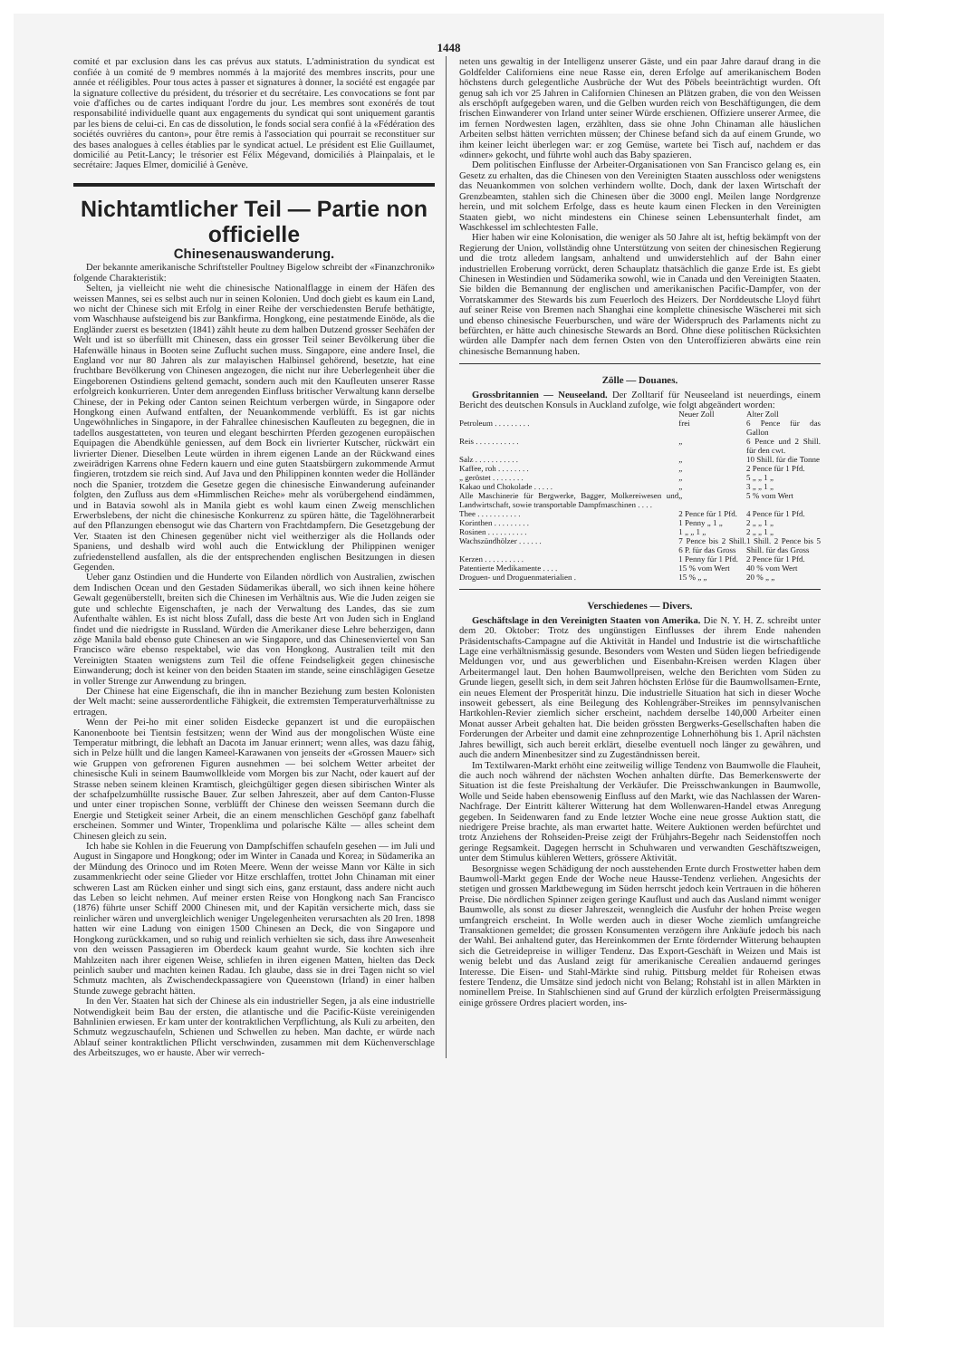1448
comité et par exclusion dans les cas prévus aux statuts. L'administration du syndicat est confiée à un comité de 9 membres nommés à la majorité des membres inscrits, pour une année et rééligibles. Pour tous actes à passer et signatures à donner, la société est engagée par la signature collective du président, du trésorier et du secrétaire. Les convocations se font par voie d'affiches ou de cartes indiquant l'ordre du jour. Les membres sont exonérés de tout responsabilité individuelle quant aux engagements du syndicat qui sont uniquement garantis par les biens de celui-ci. En cas de dissolution, le fonds social sera confié à la «Fédération des sociétés ouvrières du canton», pour être remis à l'association qui pourrait se reconstituer sur des bases analogues à celles établies par le syndicat actuel. Le président est Elie Guillaumet, domicilié au Petit-Lancy; le trésorier est Félix Mégevand, domiciliés à Plainpalais, et le secrétaire: Jaques Elmer, domicilié à Genève.
Nichtamtlicher Teil — Partie non officielle
Chinesenauswanderung.
Der bekannte amerikanische Schriftsteller Poultney Bigelow schreibt der «Finanzchronik» folgende Charakteristik:
Selten, ja vielleicht nie weht die chinesische Nationalflagge in einem der Häfen des weissen Mannes, sei es selbst auch nur in seinen Kolonien. Und doch giebt es kaum ein Land, wo nicht der Chinese sich mit Erfolg in einer Reihe der verschiedensten Berufe bethätigte, vom Waschhause aufsteigend bis zur Bankfirma. Hongkong, eine pestatmende Einöde, als die Engländer zuerst es besetzten (1841) zählt heute zu dem halben Dutzend grosser Seehäfen der Welt und ist so überfüllt mit Chinesen, dass ein grosser Teil seiner Bevölkerung über die Hafenwälle hinaus in Booten seine Zuflucht suchen muss. Singapore, eine andere Insel, die England vor nur 80 Jahren als zur malayischen Halbinsel gehörend, besetzte, hat eine fruchtbare Bevölkerung von Chinesen angezogen, die nicht nur ihre Ueberlegenheit über die Eingeborenen Ostindiens geltend gemacht, sondern auch mit den Kaufleuten unserer Rasse erfolgreich konkurrieren. Unter dem anregenden Einfluss britischer Verwaltung kann derselbe Chinese, der in Peking oder Canton seinen Reichtum verbergen würde, in Singapore oder Hongkong einen Aufwand entfalten, der Neuankommende verblüfft. Es ist gar nichts Ungewöhnliches in Singapore, in der Fahrallee chinesischen Kaufleuten zu begegnen, die in tadellos ausgestatteten, von teuren und elegant beschirrten Pferden gezogenen europäischen Equipagen die Abendkühle geniessen, auf dem Bock ein livrierter Kutscher, rückwärt ein livrierter Diener. Dieselben Leute würden in ihrem eigenen Lande an der Rückwand eines zweirädrigen Karrens ohne Federn kauern und eine guten Staatsbürgern zukommende Armut fingieren, trotzdem sie reich sind. Auf Java und den Philippinen konnten weder die Holländer noch die Spanier, trotzdem die Gesetze gegen die chinesische Einwanderung aufeinander folgten, den Zufluss aus dem «Himmlischen Reiche» mehr als vorübergehend eindämmen, und in Batavia sowohl als in Manila giebt es wohl kaum einen Zweig menschlichen Erwerbslebens, der nicht die chinesische Konkurrenz zu spüren hätte, die Tagelöhnerarbeit auf den Pflanzungen ebensogut wie das Chartern von Frachtdampfern. Die Gesetzgebung der Ver. Staaten ist den Chinesen gegenüber nicht viel weitherziger als die Hollands oder Spaniens, und deshalb wird wohl auch die Entwicklung der Philippinen weniger zufriedenstellend ausfallen, als die der entsprechenden englischen Besitzungen in diesen Gegenden.
Ueber ganz Ostindien und die Hunderte von Eilanden nördlich von Australien, zwischen dem Indischen Ocean und den Gestaden Südamerikas überall, wo sich ihnen keine höhere Gewalt gegenüberstellt, breiten sich die Chinesen im Verhältnis aus. Wie die Juden zeigen sie gute und schlechte Eigenschaften, je nach der Verwaltung des Landes, das sie zum Aufenthalte wählen. Es ist nicht bloss Zufall, dass die beste Art von Juden sich in England findet und die niedrigste in Russland. Würden die Amerikaner diese Lehre beherzigen, dann zöge Manila bald ebenso gute Chinesen an wie Singapore, und das Chinesenviertel von San Francisco wäre ebenso respektabel, wie das von Hongkong. Australien teilt mit den Vereinigten Staaten wenigstens zum Teil die offene Feindseligkeit gegen chinesische Einwanderung; doch ist keiner von den beiden Staaten im stande, seine einschlägigen Gesetze in voller Strenge zur Anwendung zu bringen.
Der Chinese hat eine Eigenschaft, die ihn in mancher Beziehung zum besten Kolonisten der Welt macht: seine ausserordentliche Fähigkeit, die extremsten Temperaturverhältnisse zu ertragen.
Wenn der Pei-ho mit einer soliden Eisdecke gepanzert ist und die europäischen Kanonenboote bei Tientsin festsitzen; wenn der Wind aus der mongolischen Wüste eine Temperatur mitbringt, die lebhaft an Dacota im Januar erinnert; wenn alles, was dazu fähig, sich in Pelze hüllt und die langen Kameel-Karawanen von jenseits der «Grossen Mauer» sich wie Gruppen von gefrorenen Figuren ausnehmen — bei solchem Wetter arbeitet der chinesische Kuli in seinem Baumwollkleide vom Morgen bis zur Nacht, oder kauert auf der Strasse neben seinem kleinen Kramtisch, gleichgültiger gegen diesen sibirischen Winter als der schafpelzumhüllte russische Bauer. Zur selben Jahreszeit, aber auf dem Canton-Flusse und unter einer tropischen Sonne, verblüfft der Chinese den weissen Seemann durch die Energie und Stetigkeit seiner Arbeit, die an einem menschlichen Geschöpf ganz fabelhaft erscheinen. Sommer und Winter, Tropenklima und polarische Kälte — alles scheint dem Chinesen gleich zu sein.
Ich habe sie Kohlen in die Feuerung von Dampfschiffen schaufeln gesehen — im Juli und August in Singapore und Hongkong; oder im Winter in Canada und Korea; in Südamerika an der Mündung des Orinoco und im Roten Meere. Wenn der weisse Mann vor Kälte in sich zusammenkriecht oder seine Glieder vor Hitze erschlaffen, trottet John Chinaman mit einer schweren Last am Rücken einher und singt sich eins, ganz erstaunt, dass andere nicht auch das Leben so leicht nehmen. Auf meiner ersten Reise von Hongkong nach San Francisco (1876) führte unser Schiff 2000 Chinesen mit, und der Kapitän versicherte mich, dass sie reinlicher wären und unvergleichlich weniger Ungelegenheiten verursachten als 20 Iren. 1898 hatten wir eine Ladung von einigen 1500 Chinesen an Deck, die von Singapore und Hongkong zurückkamen, und so ruhig und reinlich verhielten sie sich, dass ihre Anwesenheit von den weissen Passagieren im Oberdeck kaum geahnt wurde. Sie kochten sich ihre Mahlzeiten nach ihrer eigenen Weise, schliefen in ihren eigenen Matten, hielten das Deck peinlich sauber und machten keinen Radau. Ich glaube, dass sie in drei Tagen nicht so viel Schmutz machten, als Zwischendeckpassagiere von Queenstown (Irland) in einer halben Stunde zuwege gebracht hätten.
In den Ver. Staaten hat sich der Chinese als ein industrieller Segen, ja als eine industrielle Notwendigkeit beim Bau der ersten, die atlantische und die Pacific-Küste vereinigenden Bahnlinien erwiesen. Er kam unter der kontraktlichen Verpflichtung, als Kuli zu arbeiten, den Schmutz wegzuschaufeln, Schienen und Schwellen zu heben. Man dachte, er würde nach Ablauf seiner kontraktlichen Pflicht verschwinden, zusammen mit dem Küchenverschlage des Arbeitszuges, wo er hauste. Aber wir verrech-
neten uns gewaltig in der Intelligenz unserer Gäste, und ein paar Jahre darauf drang in die Goldfelder Californiens eine neue Rasse ein, deren Erfolge auf amerikanischem Boden höchstens durch gelegentliche Ausbrüche der Wut des Pöbels beeinträchtigt wurden. Oft genug sah ich vor 25 Jahren in Californien Chinesen an Plätzen graben, die von den Weissen als erschöpft aufgegeben waren, und die Gelben wurden reich von Beschäftigungen, die dem frischen Einwanderer von Irland unter seiner Würde erschienen. Offiziere unserer Armee, die im fernen Nordwesten lagen, erzählten, dass sie ohne John Chinaman alle häuslichen Arbeiten selbst hätten verrichten müssen; der Chinese befand sich da auf einem Grunde, wo ihm keiner leicht überlegen war: er zog Gemüse, wartete bei Tisch auf, nachdem er das «dinner» gekocht, und führte wohl auch das Baby spazieren.
Dem politischen Einflusse der Arbeiter-Organisationen von San Francisco gelang es, ein Gesetz zu erhalten, das die Chinesen von den Vereinigten Staaten ausschloss oder wenigstens das Neuankommen von solchen verhindern wollte. Doch, dank der laxen Wirtschaft der Grenzbeamten, stahlen sich die Chinesen über die 3000 engl. Meilen lange Nordgrenze herein, und mit solchem Erfolge, dass es heute kaum einen Flecken in den Vereinigten Staaten giebt, wo nicht mindestens ein Chinese seinen Lebensunterhalt findet, am Waschkessel im schlechtesten Falle.
Hier haben wir eine Kolonisation, die weniger als 50 Jahre alt ist, heftig bekämpft von der Regierung der Union, vollständig ohne Unterstützung von seiten der chinesischen Regierung und die trotz alledem langsam, anhaltend und unwiderstehlich auf der Bahn einer industriellen Eroberung vorrückt, deren Schauplatz thatsächlich die ganze Erde ist. Es giebt Chinesen in Westindien und Südamerika sowohl, wie in Canada und den Vereinigten Staaten. Sie bilden die Bemannung der englischen und amerikanischen Pacific-Dampfer, von der Vorratskammer des Stewards bis zum Feuerloch des Heizers. Der Norddeutsche Lloyd führt auf seiner Reise von Bremen nach Shanghai eine komplette chinesische Wäscherei mit sich und ebenso chinesische Feuerburschen, und wäre der Widerspruch des Parlaments nicht zu befürchten, er hätte auch chinesische Stewards an Bord. Ohne diese politischen Rücksichten würden alle Dampfer nach dem fernen Osten von den Unteroffizieren abwärts eine rein chinesische Bemannung haben.
Zölle — Douanes.
Grossbritannien — Neuseeland. Der Zolltarif für Neuseeland ist neuerdings, einem Bericht des deutschen Konsuls in Auckland zufolge, wie folgt abgeändert worden:
| | Neuer Zoll | Alter Zoll |
| --- | --- | --- |
| Petroleum . . . . . . . . . | frei | 6 Pence für das Gallon |
| Reis . . . . . . . . . . . | „ | 6 Pence und 2 Shill. für den cwt. |
| Salz . . . . . . . . . . . | „ | 10 Shill. für die Tonne |
| Kaffee, roh . . . . . . . . | „ | 2 Pence für 1 Pfd. |
| „ geröstet . . . . . . . . | „ | 5 „ „ 1 „ |
| Kakao und Chokolade . . . . . | „ | 3 „ „ 1 „ |
| Alle Maschinerie für Bergwerke, Bagger, Molkereiwesen und Landwirtschaft, sowie transportable Dampfmaschinen . . . . | „ | 5 % vom Wert |
| Thee . . . . . . . . . . . | 2 Pence für 1 Pfd. | 4 Pence für 1 Pfd. |
| Korinthen . . . . . . . . . | 1 Penny „ 1 „ | 2 „ „ 1 „ |
| Rosinen . . . . . . . . . . | 1 „ „ 1 „ | 2 „ „ 1 „ |
| Wachszündhölzer . . . . . . | 7 Pence bis 2 Shill. 6 P. für das Gross | 1 Shill. 2 Pence bis 5 Shill. für das Gross |
| Kerzen . . . . . . . . . . | 1 Penny für 1 Pfd. | 2 Pence für 1 Pfd. |
| Patentierte Medikamente . . . . | 15 % vom Wert | 40 % vom Wert |
| Droguen- und Droguenmaterialien . | 15 % „ „ | 20 % „ „ |
Verschiedenes — Divers.
Geschäftslage in den Vereinigten Staaten von Amerika. Die N. Y. H. Z. schreibt unter dem 20. Oktober: Trotz des ungünstigen Einflusses der ihrem Ende nahenden Präsidentschafts-Campagne auf die Aktivität in Handel und Industrie ist die wirtschaftliche Lage eine verhältnismässig gesunde. Besonders vom Westen und Süden liegen befriedigende Meldungen vor, und aus gewerblichen und Eisenbahn-Kreisen werden Klagen über Arbeitermangel laut. Den hohen Baumwollpreisen, welche den Berichten vom Süden zu Grunde liegen, gesellt sich, in dem seit Jahren höchsten Erlöse für die Baumwollsamen-Ernte, ein neues Element der Prosperität hinzu. Die industrielle Situation hat sich in dieser Woche insoweit gebessert, als eine Beilegung des Kohlengräber-Streikes im pennsylvanischen Hartkohlen-Revier ziemlich sicher erscheint, nachdem derselbe 140,000 Arbeiter einen Monat ausser Arbeit gehalten hat. Die beiden grössten Bergwerks-Gesellschaften haben die Forderungen der Arbeiter und damit eine zehnprozentige Lohnerhöhung bis 1. April nächsten Jahres bewilligt, sich auch bereit erklärt, dieselbe eventuell noch länger zu gewähren, und auch die andern Minenbesitzer sind zu Zugeständnissen bereit.
Im Textilwaren-Markt erhöht eine zeitweilig willige Tendenz von Baumwolle die Flauheit, die auch noch während der nächsten Wochen anhalten dürfte. Das Bemerkenswerte der Situation ist die feste Preishaltung der Verkäufer. Die Preisschwankungen in Baumwolle, Wolle und Seide haben ebensowenig Einfluss auf den Markt, wie das Nachlassen der Waren-Nachfrage. Der Eintritt kälterer Witterung hat dem Wollenwaren-Handel etwas Anregung gegeben. In Seidenwaren fand zu Ende letzter Woche eine neue grosse Auktion statt, die niedrigere Preise brachte, als man erwartet hatte. Weitere Auktionen werden befürchtet und trotz Anziehens der Rohseiden-Preise zeigt der Frühjahrs-Begehr nach Seidenstoffen noch geringe Regsamkeit. Dagegen herrscht in Schuhwaren und verwandten Geschäftszweigen, unter dem Stimulus kühleren Wetters, grössere Aktivität.
Besorgnisse wegen Schädigung der noch ausstehenden Ernte durch Frostwetter haben dem Baumwoll-Markt gegen Ende der Woche neue Hausse-Tendenz verliehen. Angesichts der stetigen und grossen Marktbewegung im Süden herrscht jedoch kein Vertrauen in die höheren Preise. Die nördlichen Spinner zeigen geringe Kauflust und auch das Ausland nimmt weniger Baumwolle, als sonst zu dieser Jahreszeit, wenngleich die Ausfuhr der hohen Preise wegen umfangreich erscheint. In Wolle werden auch in dieser Woche ziemlich umfangreiche Transaktionen gemeldet; die grossen Konsumenten verzögern ihre Ankäufe jedoch bis nach der Wahl. Bei anhaltend guter, das Hereinkommen der Ernte fördernder Witterung behaupten sich die Getreidepreise in williger Tendenz. Das Export-Geschäft in Weizen und Mais ist wenig belebt und das Ausland zeigt für amerikanische Cerealien andauernd geringes Interesse. Die Eisen- und Stahl-Märkte sind ruhig. Pittsburg meldet für Roheisen etwas festere Tendenz, die Umsätze sind jedoch nicht von Belang; Rohstahl ist in allen Märkten in nominellem Preise. In Stahlschienen sind auf Grund der kürzlich erfolgten Preisermässigung einige grössere Ordres placiert worden, ins-